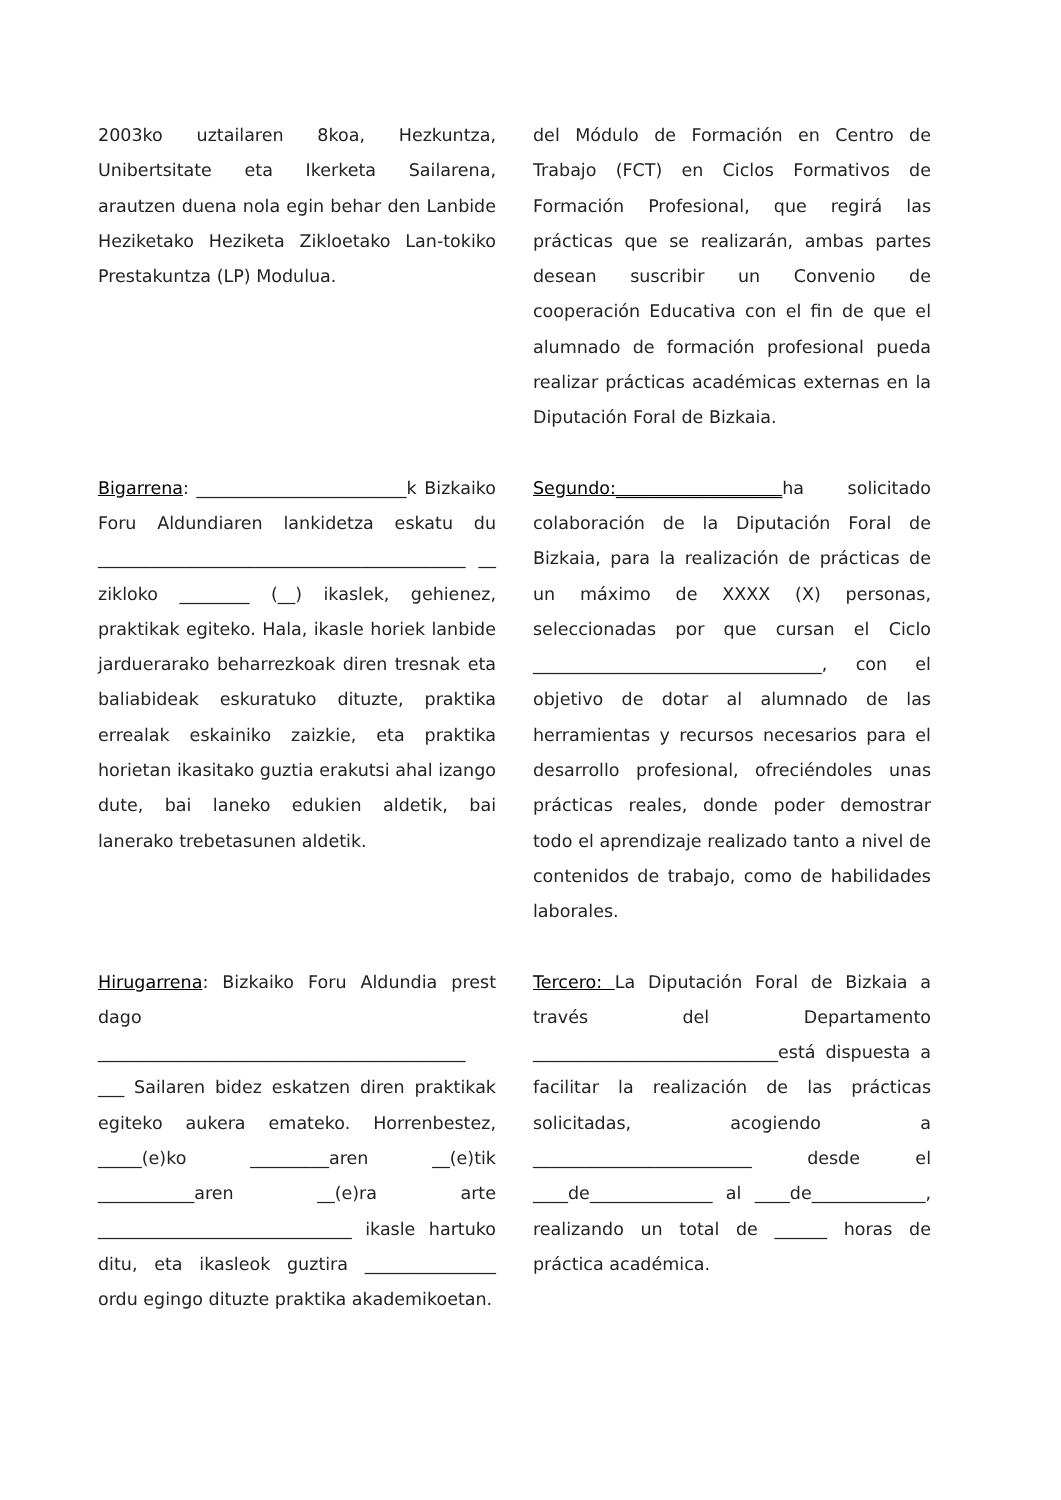2003ko uztailaren 8koa, Hezkuntza, Unibertsitate eta Ikerketa Sailarena, arautzen duena nola egin behar den Lanbide Heziketako Heziketa Zikloetako Lan-tokiko Prestakuntza (LP) Modulua.
del Módulo de Formación en Centro de Trabajo (FCT) en Ciclos Formativos de Formación Profesional, que regirá las prácticas que se realizarán, ambas partes desean suscribir un Convenio de cooperación Educativa con el fin de que el alumnado de formación profesional pueda realizar prácticas académicas externas en la Diputación Foral de Bizkaia.
Bigarrena: ________________________k Bizkaiko Foru Aldundiaren lankidetza eskatu du __________________________________________ __ zikloko ________ (__) ikaslek, gehienez, praktikak egiteko. Hala, ikasle horiek lanbide jarduerarako beharrezkoak diren tresnak eta baliabideak eskuratuko dituzte, praktika errealak eskainiko zaizkie, eta praktika horietan ikasitako guztia erakutsi ahal izango dute, bai laneko edukien aldetik, bai lanerako trebetasunen aldetik.
Segundo:___________________ha solicitado colaboración de la Diputación Foral de Bizkaia, para la realización de prácticas de un máximo de XXXX (X) personas, seleccionadas por que cursan el Ciclo _________________________________, con el objetivo de dotar al alumnado de las herramientas y recursos necesarios para el desarrollo profesional, ofreciéndoles unas prácticas reales, donde poder demostrar todo el aprendizaje realizado tanto a nivel de contenidos de trabajo, como de habilidades laborales.
Hirugarrena: Bizkaiko Foru Aldundia prest dago __________________________________________ ___ Sailaren bidez eskatzen diren praktikak egiteko aukera emateko. Horrenbestez, _____(e)ko _________aren __(e)tik ___________aren __(e)ra arte _____________________________ ikasle hartuko ditu, eta ikasleok guztira _______________ ordu egingo dituzte praktika akademikoetan.
Tercero: La Diputación Foral de Bizkaia a través del Departamento ____________________________está dispuesta a facilitar la realización de las prácticas solicitadas, acogiendo a _________________________ desde el ____de______________ al ____de_____________, realizando un total de ______ horas de práctica académica.